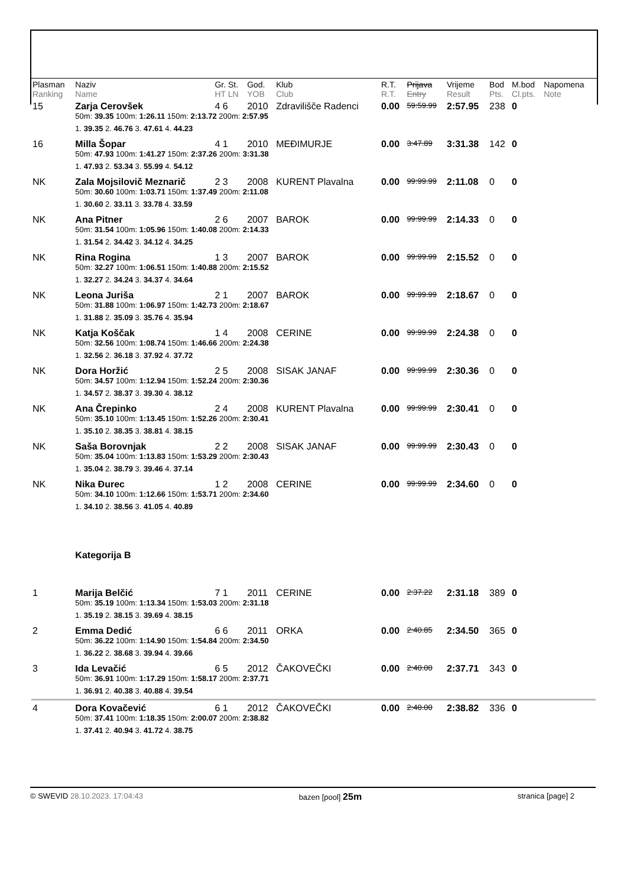| Plasman Ranking | Naziv Name | Gr. St. HT LN | God. YOB | Klub Club | R.T. R.T. | Prijava Entry | Vrijeme Result | Bod Pts. | M.bod Cl.pts. | Napomena Note |
| --- | --- | --- | --- | --- | --- | --- | --- | --- | --- | --- |
| 15 | Zarja Cerovšek | 4 6 | 2010 | Zdravilišče Radenci | 0.00 | 59:59.99 | 2:57.95 | 238 | 0 | |
| | 50m: 39.35 100m: 1:26.11 150m: 2:13.72 200m: 2:57.95 | | | | | | | | | |
| | 1. 39.35 2. 46.76 3. 47.61 4. 44.23 | | | | | | | | | |
| 16 | Milla Šopar | 4 1 | 2010 | MEĐIMURJE | 0.00 | 3:47.89 | 3:31.38 | 142 | 0 | |
| | 50m: 47.93 100m: 1:41.27 150m: 2:37.26 200m: 3:31.38 | | | | | | | | | |
| | 1. 47.93 2. 53.34 3. 55.99 4. 54.12 | | | | | | | | | |
| NK | Zala Mojsilovič Meznarič | 2 3 | 2008 | KURENT Plavalna | 0.00 | 99:99.99 | 2:11.08 | 0 | 0 | |
| | 50m: 30.60 100m: 1:03.71 150m: 1:37.49 200m: 2:11.08 | | | | | | | | | |
| | 1. 30.60 2. 33.11 3. 33.78 4. 33.59 | | | | | | | | | |
| NK | Ana Pitner | 2 6 | 2007 | BAROK | 0.00 | 99:99.99 | 2:14.33 | 0 | 0 | |
| | 50m: 31.54 100m: 1:05.96 150m: 1:40.08 200m: 2:14.33 | | | | | | | | | |
| | 1. 31.54 2. 34.42 3. 34.12 4. 34.25 | | | | | | | | | |
| NK | Rina Rogina | 1 3 | 2007 | BAROK | 0.00 | 99:99.99 | 2:15.52 | 0 | 0 | |
| | 50m: 32.27 100m: 1:06.51 150m: 1:40.88 200m: 2:15.52 | | | | | | | | | |
| | 1. 32.27 2. 34.24 3. 34.37 4. 34.64 | | | | | | | | | |
| NK | Leona Juriša | 2 1 | 2007 | BAROK | 0.00 | 99:99.99 | 2:18.67 | 0 | 0 | |
| | 50m: 31.88 100m: 1:06.97 150m: 1:42.73 200m: 2:18.67 | | | | | | | | | |
| | 1. 31.88 2. 35.09 3. 35.76 4. 35.94 | | | | | | | | | |
| NK | Katja Koščak | 1 4 | 2008 | CERINE | 0.00 | 99:99.99 | 2:24.38 | 0 | 0 | |
| | 50m: 32.56 100m: 1:08.74 150m: 1:46.66 200m: 2:24.38 | | | | | | | | | |
| | 1. 32.56 2. 36.18 3. 37.92 4. 37.72 | | | | | | | | | |
| NK | Dora Horžić | 2 5 | 2008 | SISAK JANAF | 0.00 | 99:99.99 | 2:30.36 | 0 | 0 | |
| | 50m: 34.57 100m: 1:12.94 150m: 1:52.24 200m: 2:30.36 | | | | | | | | | |
| | 1. 34.57 2. 38.37 3. 39.30 4. 38.12 | | | | | | | | | |
| NK | Ana Črepinko | 2 4 | 2008 | KURENT Plavalna | 0.00 | 99:99.99 | 2:30.41 | 0 | 0 | |
| | 50m: 35.10 100m: 1:13.45 150m: 1:52.26 200m: 2:30.41 | | | | | | | | | |
| | 1. 35.10 2. 38.35 3. 38.81 4. 38.15 | | | | | | | | | |
| NK | Saša Borovnjak | 2 2 | 2008 | SISAK JANAF | 0.00 | 99:99.99 | 2:30.43 | 0 | 0 | |
| | 50m: 35.04 100m: 1:13.83 150m: 1:53.29 200m: 2:30.43 | | | | | | | | | |
| | 1. 35.04 2. 38.79 3. 39.46 4. 37.14 | | | | | | | | | |
| NK | Nika Đurec | 1 2 | 2008 | CERINE | 0.00 | 99:99.99 | 2:34.60 | 0 | 0 | |
| | 50m: 34.10 100m: 1:12.66 150m: 1:53.71 200m: 2:34.60 | | | | | | | | | |
| | 1. 34.10 2. 38.56 3. 41.05 4. 40.89 | | | | | | | | | |
| | Kategorija B | | | | | | | | | |
| 1 | Marija Belčić | 7 1 | 2011 | CERINE | 0.00 | 2:37.22 | 2:31.18 | 389 | 0 | |
| | 50m: 35.19 100m: 1:13.34 150m: 1:53.03 200m: 2:31.18 | | | | | | | | | |
| | 1. 35.19 2. 38.15 3. 39.69 4. 38.15 | | | | | | | | | |
| 2 | Emma Dedić | 6 6 | 2011 | ORKA | 0.00 | 2:40.85 | 2:34.50 | 365 | 0 | |
| | 50m: 36.22 100m: 1:14.90 150m: 1:54.84 200m: 2:34.50 | | | | | | | | | |
| | 1. 36.22 2. 38.68 3. 39.94 4. 39.66 | | | | | | | | | |
| 3 | Ida Levačić | 6 5 | 2012 | ČAKOVEČKI | 0.00 | 2:40.00 | 2:37.71 | 343 | 0 | |
| | 50m: 36.91 100m: 1:17.29 150m: 1:58.17 200m: 2:37.71 | | | | | | | | | |
| | 1. 36.91 2. 40.38 3. 40.88 4. 39.54 | | | | | | | | | |
| 4 | Dora Kovačević | 6 1 | 2012 | ČAKOVEČKI | 0.00 | 2:40.00 | 2:38.82 | 336 | 0 | |
| | 50m: 37.41 100m: 1:18.35 150m: 2:00.07 200m: 2:38.82 | | | | | | | | | |
| | 1. 37.41 2. 40.94 3. 41.72 4. 38.75 | | | | | | | | | |
© SWEVID 28.10.2023. 17:04:43 bazen [pool] 25m stranica [page] 2